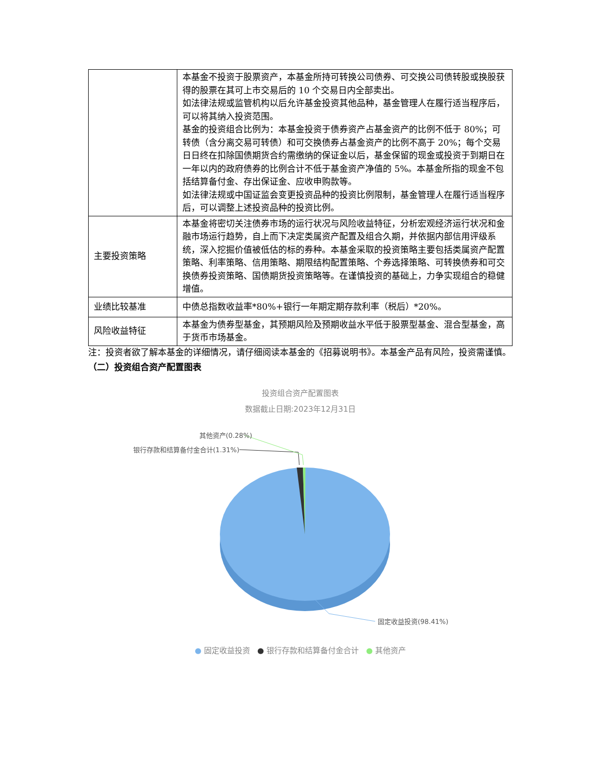| | 本基金不投资于股票资产，本基金所持可转换公司债券、可交换公司债转股或换股获得的股票在其可上市交易后的 10 个交易日内全部卖出。 如法律法规或监管机构以后允许基金投资其他品种，基金管理人在履行适当程序后，可以将其纳入投资范围。 基金的投资组合比例为：本基金投资于债券资产占基金资产的比例不低于 80%；可转债（含分离交易可转债）和可交换债券占基金资产的比例不高于 20%；每个交易日日终在扣除国债期货合约需缴纳的保证金以后，基金保留的现金或投资于到期日在一年以内的政府债券的比例合计不低于基金资产净值的 5%。本基金所指的现金不包括结算备付金、存出保证金、应收申购款等。 如法律法规或中国证监会变更投资品种的投资比例限制，基金管理人在履行适当程序后，可以调整上述投资品种的投资比例。 |
| 主要投资策略 | 本基金将密切关注债券市场的运行状况与风险收益特征，分析宏观经济运行状况和金融市场运行趋势，自上而下决定类属资产配置及组合久期，并依据内部信用评级系统，深入挖掘价值被低估的标的券种。本基金采取的投资策略主要包括类属资产配置策略、利率策略、信用策略、期限结构配置策略、个券选择策略、可转换债券和可交换债券投资策略、国债期货投资策略等。在谨慎投资的基础上，力争实现组合的稳健增值。 |
| 业绩比较基准 | 中债总指数收益率*80%+银行一年期定期存款利率（税后）*20%。 |
| 风险收益特征 | 本基金为债券型基金，其预期风险及预期收益水平低于股票型基金、混合型基金，高于货币市场基金。 |
注：投资者欲了解本基金的详细情况，请仔细阅读本基金的《招募说明书》。本基金产品有风险，投资需谨慎。
（二）投资组合资产配置图表
投资组合资产配置图表
数据截止日期:2023年12月31日
其他资产(0.28%)
银行存款和结算备付金合计(1.31%)
固定收益投资(98.41%)
● 固定收益投资 ● 银行存款和结算备付金合计 ● 其他资产